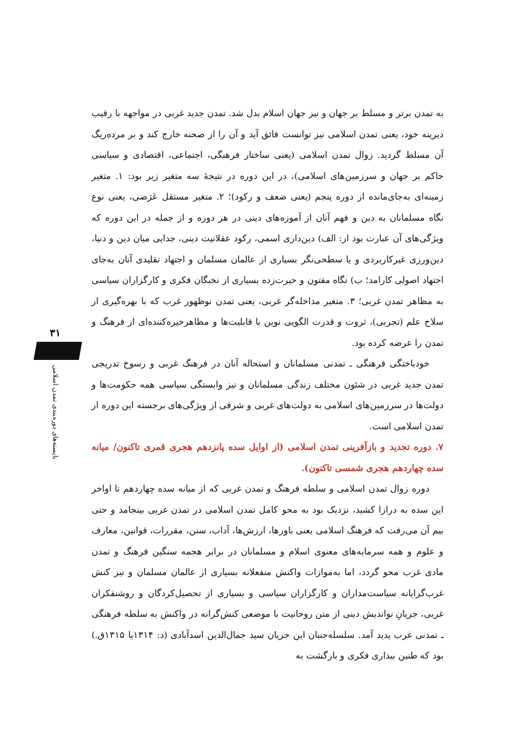۳۱
بایسته‌های دوره‌بندی تمدن اسلامی
به تمدن برتر و مسلط بر جهان و نیز جهان اسلام بدل شد. تمدن جدید غربی در مواجهه با رقیب دیرینه خود، یعنی تمدن اسلامی نیز توانست فائق آید و آن را از صحنه خارج کند و بر مرده‌ریگ آن مسلط گردید. زوال تمدن اسلامی (یعنی ساختار فرهنگی، اجتماعی، اقتصادی و سیاسی حاکم بر جهان و سرزمین‌های اسلامی)، در این دوره در نتیجهٔ سه متغیر زیر بود: ۱. متغیر زمینه‌ای به‌جای‌مانده از دوره پنجم (یعنی ضعف و رکود)؛ ۲. متغیر مستقل عَرَضی، یعنی نوع نگاه مسلمانان به دین و فهم آنان از آموزه‌های دینی در هر دوره و از جمله در این دوره که ویژگی‌های آن عبارت بود از: الف) دین‌داری اسمی، رکود عقلانیت دینی، جدایی میان دین و دنیا، دین‌ورزی غیرکاربردی و یا سطحی‌نگر بسیاری از عالمان مسلمان و اجتهاد تقلیدی آنان به‌جای اجتهاد اصولی کارامد؛ ب) نگاه مفتون و حیرت‌زده بسیاری از نخبگان فکری و کارگزاران سیاسی به مظاهر تمدن غربی؛ ۳. متغیر مداخله‌گر غربی، یعنی تمدن نوظهور غرب که با بهره‌گیری از سلاح علم (تجربی)، ثروت و قدرت الگویی نوین با قابلیت‌ها و مظاهرخیره‌کننده‌ای از فرهنگ و تمدن را عرضه کرده بود.
خودباختگی فرهنگی ـ تمدنی مسلمانان و استحاله آنان در فرهنگ غربی و رسوخ تدریجی تمدن جدید غربی در شئون مختلف زندگی مسلمانان و نیز وابستگی سیاسی همه حکومت‌ها و دولت‌ها در سرزمین‌های اسلامی به دولت‌های غربی و شرقی از ویژگی‌های برجسته این دوره از تمدن اسلامی است.
۷. دوره تجدید و بازآفرینی تمدن اسلامی (از اوایل سده پانزدهم هجری قمری تاکنون/ میانه سده چهاردهم هجری شمسی تاکنون).
دوره زوال تمدن اسلامی و سلطه فرهنگ و تمدن غربی که از میانه سده چهاردهم تا اواخر این سده به درازا کشید، نزدیک بود به محو کامل تمدن اسلامی در تمدن غربی بینجامد و حتی بیم آن می‌رفت که فرهنگ اسلامی یعنی باورها، ارزش‌ها، آداب، سنن، مقررات، قوانین، معارف و علوم و همه سرمایه‌های معنوی اسلام و مسلمانان در برابر هجمه سنگین فرهنگ و تمدن مادی غرب محو گردد، اما به‌موازات واکنش منفعلانه بسیاری از عالمان مسلمان و نیز کنش غرب‌گرایانه سیاست‌مداران و کارگزاران سیاسی و بسیاری از تحصیل‌کردگان و روشنفکران غربی، جریانِ نواندیش دینی از متن روحانیت با موضعی کنش‌گرانه در واکنش به سلطه فرهنگی ـ تمدنی غرب پدید آمد. سلسله‌جنبان این جریان سید جمال‌الدین اسدآبادی (د: ۱۳۱۴یا ۱۳۱۵ق.) بود که طنین بیداری فکری و بازگشت به